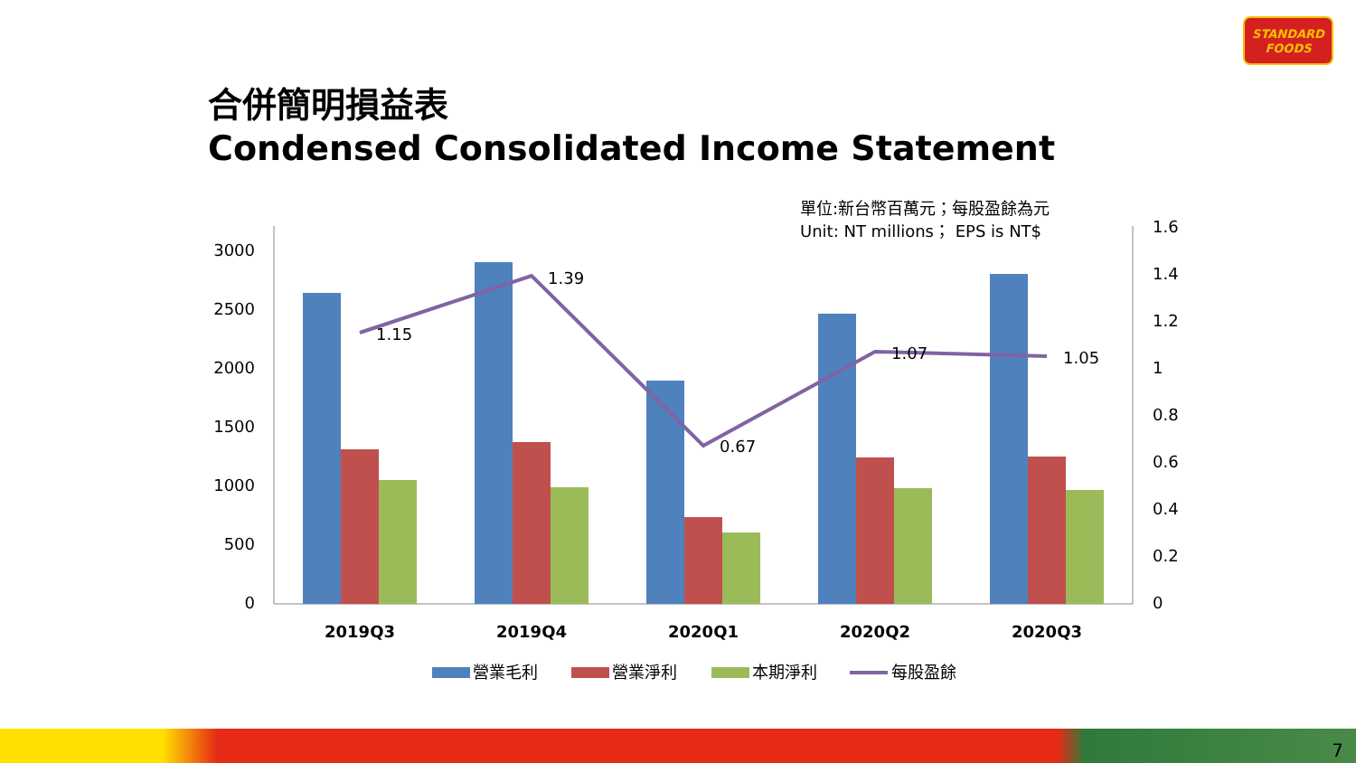STANDARD
FOODS
合併簡明損益表
Condensed Consolidated Income Statement
單位:新台幣百萬元；每股盈餘為元
Unit: NT millions； EPS is NT$
3000
2500
2000
1500
1000
500
0
1.6
1.4
1.2
1
0.8
0.6
0.4
0.2
0
1.15
1.39
0.67
1.07
1.05
2019Q3
2019Q4
2020Q1
2020Q2
2020Q3
營業毛利
營業淨利
本期淨利
每股盈餘
7